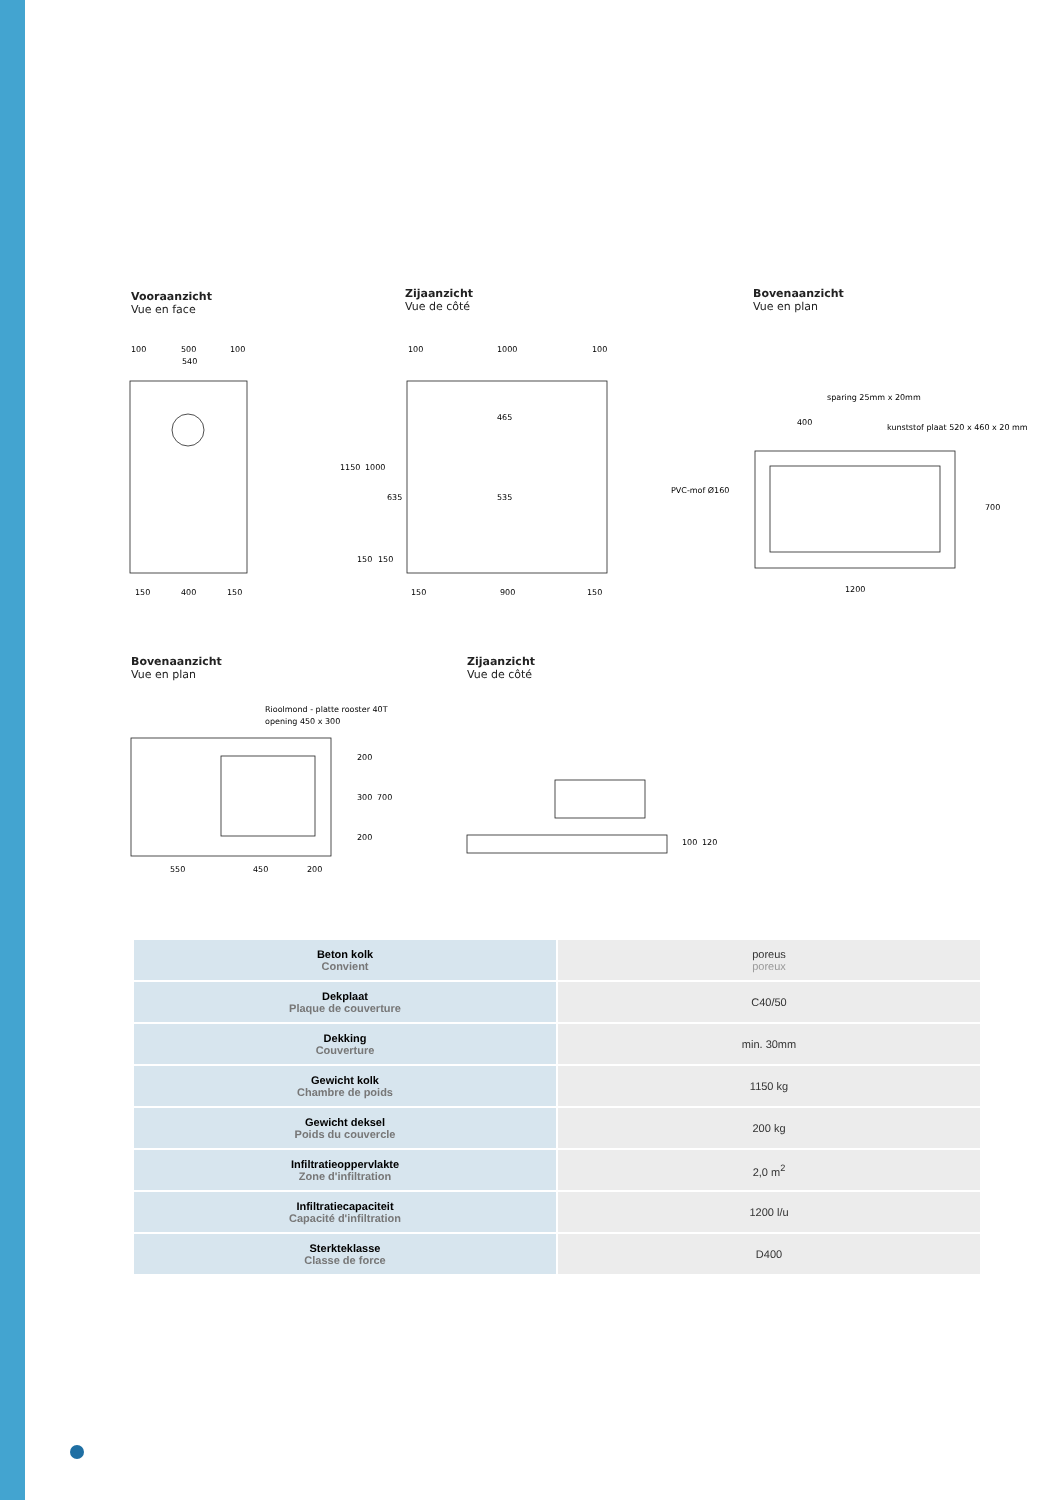Vooraanzicht
Vue en face
Zijaanzicht
Vue de côté
Bovenaanzicht
Vue en plan
100
500
100
540
150
400
150
100
1000
100
150
900
150
1150
1000
635
465
535
150
150
400
sparing 25mm x 20mm
kunststof plaat 520 x 460 x 20 mm
PVC-mof Ø160
700
1200
Bovenaanzicht
Vue en plan
Zijaanzicht
Vue de côté
Rioolmond - platte rooster 40T
opening 450 x 300
550
450
200
200
300
700
200
100
120
| Beton kolk Convient | poreus poreux |
| Dekplaat Plaque de couverture | C40/50 |
| Dekking Couverture | min. 30mm |
| Gewicht kolk Chambre de poids | 1150 kg |
| Gewicht deksel Poids du couvercle | 200 kg |
| Infiltratieoppervlakte Zone d'infiltration | 2,0 m<sup>2</sup> |
| Infiltratiecapaciteit Capacité d'infiltration | 1200 l/u |
| Sterkteklasse Classe de force | D400 |